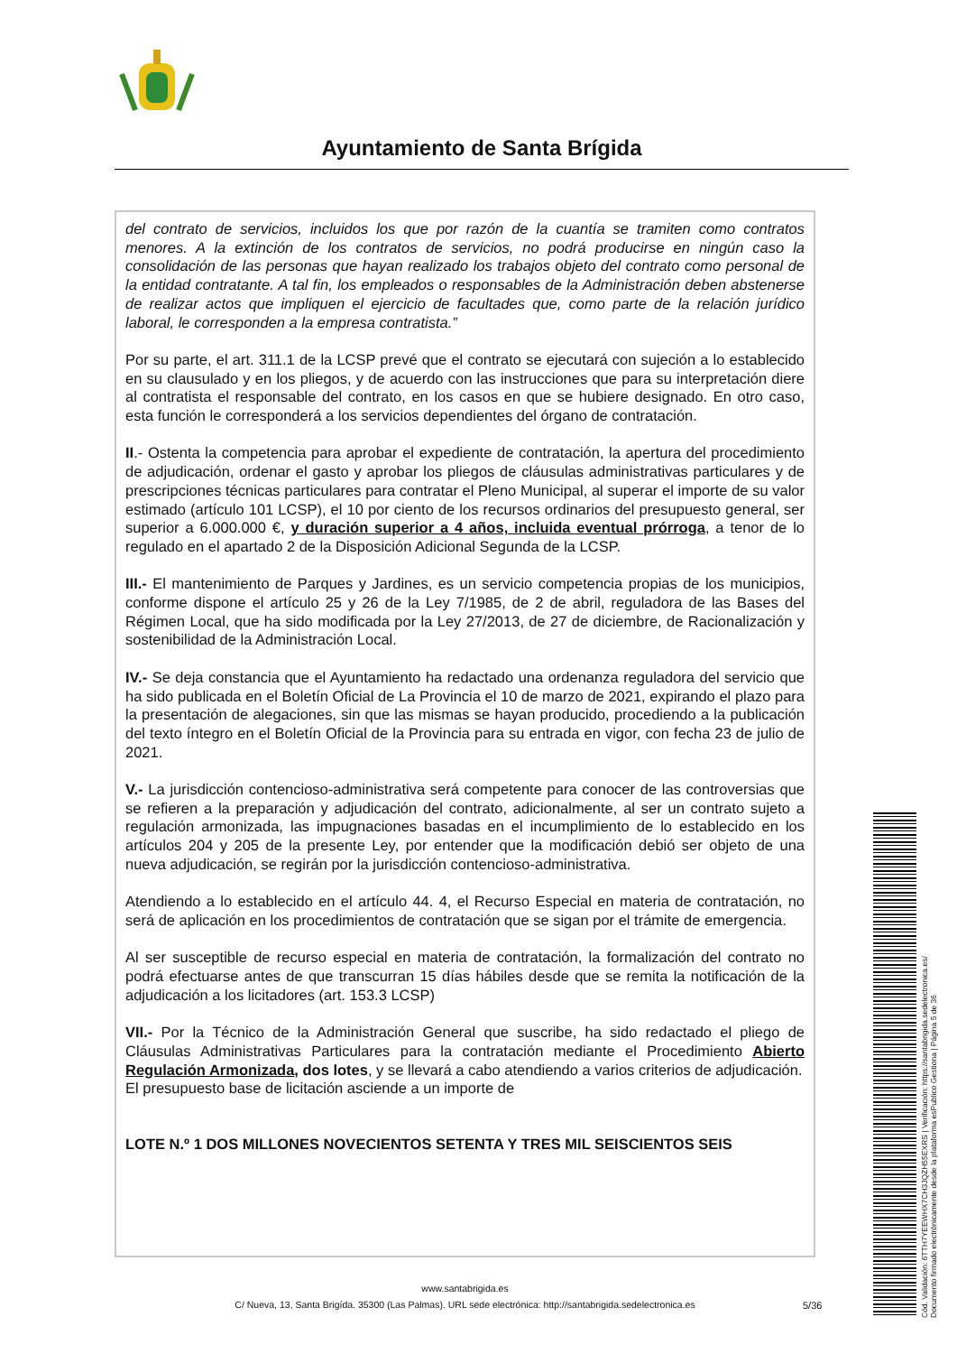Ayuntamiento de Santa Brígida
del contrato de servicios, incluidos los que por razón de la cuantía se tramiten como contratos menores. A la extinción de los contratos de servicios, no podrá producirse en ningún caso la consolidación de las personas que hayan realizado los trabajos objeto del contrato como personal de la entidad contratante. A tal fin, los empleados o responsables de la Administración deben abstenerse de realizar actos que impliquen el ejercicio de facultades que, como parte de la relación jurídico laboral, le corresponden a la empresa contratista.”
Por su parte, el art. 311.1 de la LCSP prevé que el contrato se ejecutará con sujeción a lo establecido en su clausulado y en los pliegos, y de acuerdo con las instrucciones que para su interpretación diere al contratista el responsable del contrato, en los casos en que se hubiere designado. En otro caso, esta función le corresponderá a los servicios dependientes del órgano de contratación.
II.- Ostenta la competencia para aprobar el expediente de contratación, la apertura del procedimiento de adjudicación, ordenar el gasto y aprobar los pliegos de cláusulas administrativas particulares y de prescripciones técnicas particulares para contratar el Pleno Municipal, al superar el importe de su valor estimado (artículo 101 LCSP), el 10 por ciento de los recursos ordinarios del presupuesto general, ser superior a 6.000.000 €, y duración superior a 4 años, incluida eventual prórroga, a tenor de lo regulado en el apartado 2 de la Disposición Adicional Segunda de la LCSP.
III.- El mantenimiento de Parques y Jardines, es un servicio competencia propias de los municipios, conforme dispone el artículo 25 y 26 de la Ley 7/1985, de 2 de abril, reguladora de las Bases del Régimen Local, que ha sido modificada por la Ley 27/2013, de 27 de diciembre, de Racionalización y sostenibilidad de la Administración Local.
IV.- Se deja constancia que el Ayuntamiento ha redactado una ordenanza reguladora del servicio que ha sido publicada en el Boletín Oficial de La Provincia el 10 de marzo de 2021, expirando el plazo para la presentación de alegaciones, sin que las mismas se hayan producido, procediendo a la publicación del texto íntegro en el Boletín Oficial de la Provincia para su entrada en vigor, con fecha 23 de julio de 2021.
V.- La jurisdicción contencioso-administrativa será competente para conocer de las controversias que se refieren a la preparación y adjudicación del contrato, adicionalmente, al ser un contrato sujeto a regulación armonizada, las impugnaciones basadas en el incumplimiento de lo establecido en los artículos 204 y 205 de la presente Ley, por entender que la modificación debió ser objeto de una nueva adjudicación, se regirán por la jurisdicción contencioso-administrativa.
Atendiendo a lo establecido en el artículo 44. 4, el Recurso Especial en materia de contratación, no será de aplicación en los procedimientos de contratación que se sigan por el trámite de emergencia.
Al ser susceptible de recurso especial en materia de contratación, la formalización del contrato no podrá efectuarse antes de que transcurran 15 días hábiles desde que se remita la notificación de la adjudicación a los licitadores (art. 153.3 LCSP)
VII.- Por la Técnico de la Administración General que suscribe, ha sido redactado el pliego de Cláusulas Administrativas Particulares para la contratación mediante el Procedimiento Abierto Regulación Armonizada, dos lotes, y se llevará a cabo atendiendo a varios criterios de adjudicación.
El presupuesto base de licitación asciende a un importe de
LOTE N.º 1 DOS MILLONES NOVECIENTOS SETENTA Y TRES MIL SEISCIENTOS SEIS
www.santabrigida.es
C/ Nueva, 13, Santa Brigída. 35300 (Las Palmas). URL sede electrónica: http://santabrigida.sedelectronica.es
5/36
Cód. Validación: 6TTH7YEEWHX7CH3JQZH55EXRS | Verificación: https://santabrigida.sedelectronica.es/
Documento firmado electrónicamente desde la plataforma esPublico Gestiona | Página 5 de 36